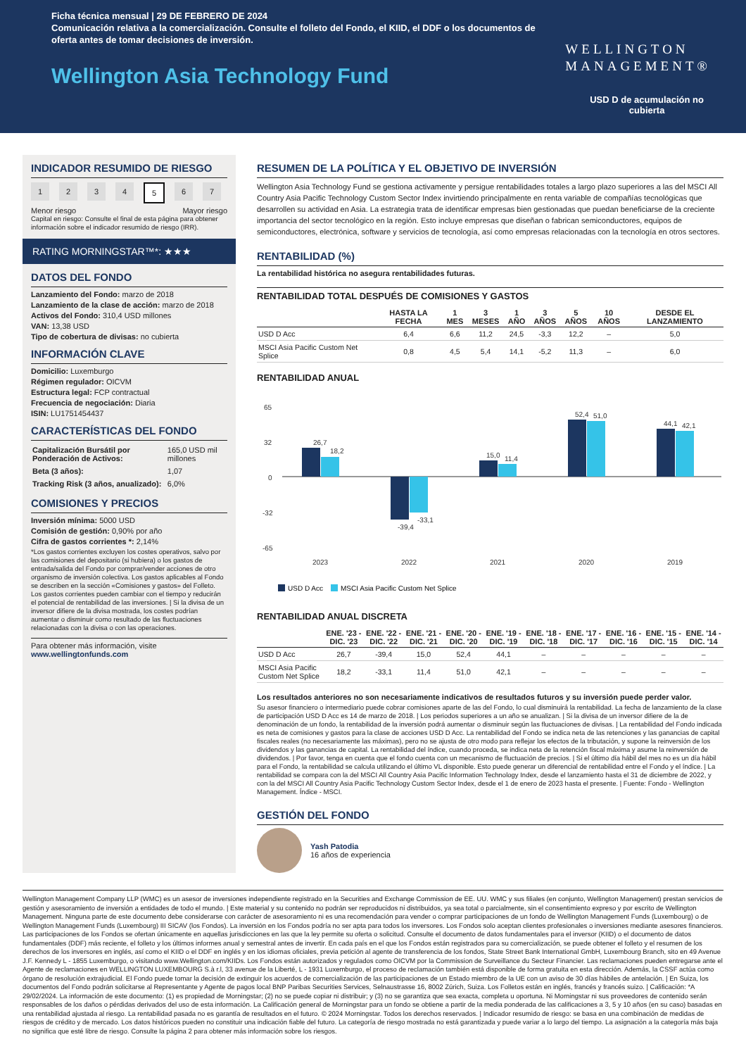Ficha técnica mensual | 29 DE FEBRERO DE 2024
Comunicación relativa a la comercialización. Consulte el folleto del Fondo, el KIID, el DDF o los documentos de oferta antes de tomar decisiones de inversión.
Wellington Asia Technology Fund
WELLINGTON
MANAGEMENT®
USD D de acumulación no
cubierta
INDICADOR RESUMIDO DE RIESGO
1234 5 6 7
Menor riesgo Mayor riesgo
Capital en riesgo: Consulte el final de esta página para obtener información sobre el indicador resumido de riesgo (IRR).
RATING MORNINGSTAR™*: ★★★
DATOS DEL FONDO
Lanzamiento del Fondo: marzo de 2018
Lanzamiento de la clase de acción: marzo de 2018
Activos del Fondo: 310,4 USD millones
VAN: 13,38 USD
Tipo de cobertura de divisas: no cubierta
INFORMACIÓN CLAVE
Domicilio: Luxemburgo
Régimen regulador: OICVM
Estructura legal: FCP contractual
Frecuencia de negociación: Diaria
ISIN: LU1751454437
CARACTERÍSTICAS DEL FONDO
| Capitalización Bursátil por Ponderación de Activos: | 165,0 USD mil millones |
| Beta (3 años): | 1,07 |
| Tracking Risk (3 años, anualizado): | 6,0% |
COMISIONES Y PRECIOS
Inversión mínima: 5000 USD
Comisión de gestión: 0,90% por año
Cifra de gastos corrientes *: 2,14%
*Los gastos corrientes excluyen los costes operativos, salvo por las comisiones del depositario (si hubiera) o los gastos de entrada/salida del Fondo por comprar/vender acciones de otro organismo de inversión colectiva. Los gastos aplicables al Fondo se describen en la sección «Comisiones y gastos» del Folleto. Los gastos corrientes pueden cambiar con el tiempo y reducirán el potencial de rentabilidad de las inversiones. | Si la divisa de un inversor difiere de la divisa mostrada, los costes podrían aumentar o disminuir como resultado de las fluctuaciones relacionadas con la divisa o con las operaciones.
Para obtener más información, visite
www.wellingtonfunds.com
RESUMEN DE LA POLÍTICA Y EL OBJETIVO DE INVERSIÓN
Wellington Asia Technology Fund se gestiona activamente y persigue rentabilidades totales a largo plazo superiores a las del MSCI All Country Asia Pacific Technology Custom Sector Index invirtiendo principalmente en renta variable de compañías tecnológicas que desarrollen su actividad en Asia. La estrategia trata de identificar empresas bien gestionadas que puedan beneficiarse de la creciente importancia del sector tecnológico en la región. Esto incluye empresas que diseñan o fabrican semiconductores, equipos de semiconductores, electrónica, software y servicios de tecnología, así como empresas relacionadas con la tecnología en otros sectores.
RENTABILIDAD (%)
La rentabilidad histórica no asegura rentabilidades futuras.
RENTABILIDAD TOTAL DESPUÉS DE COMISIONES Y GASTOS
| | HASTA LA FECHA | 1 MES | 3 MESES | 1 AÑO | 3 AÑOS | 5 AÑOS | 10 AÑOS | DESDE EL LANZAMIENTO |
| --- | --- | --- | --- | --- | --- | --- | --- | --- |
| USD D Acc | 6,4 | 6,6 | 11,2 | 24,5 | -3,3 | 12,2 | – | 5,0 |
| MSCI Asia Pacific Custom Net Splice | 0,8 | 4,5 | 5,4 | 14,1 | -5,2 | 11,3 | – | 6,0 |
RENTABILIDAD ANUAL
65
32
0
-32
-65
2023
2022
2021
2020
2019
26,7
18,2
-39,4
-33,1
15,0
11,4
52,4
51,0
44,1
42,1
USD D Acc
MSCI Asia Pacific Custom Net Splice
RENTABILIDAD ANUAL DISCRETA
| | ENE. '23 - DIC. '23 | ENE. '22 - DIC. '22 | ENE. '21 - DIC. '21 | ENE. '20 - DIC. '20 | ENE. '19 - DIC. '19 | ENE. '18 - DIC. '18 | ENE. '17 - DIC. '17 | ENE. '16 - DIC. '16 | ENE. '15 - DIC. '15 | ENE. '14 - DIC. '14 |
| --- | --- | --- | --- | --- | --- | --- | --- | --- | --- | --- |
| USD D Acc | 26,7 | -39,4 | 15,0 | 52,4 | 44,1 | – | – | – | – | – |
| MSCI Asia Pacific Custom Net Splice | 18,2 | -33,1 | 11,4 | 51,0 | 42,1 | – | – | – | – | – |
Los resultados anteriores no son necesariamente indicativos de resultados futuros y su inversión puede perder valor.
Su asesor financiero o intermediario puede cobrar comisiones aparte de las del Fondo, lo cual disminuirá la rentabilidad. La fecha de lanzamiento de la clase de participación USD D Acc es 14 de marzo de 2018. | Los periodos superiores a un año se anualizan. | Si la divisa de un inversor difiere de la de denominación de un fondo, la rentabilidad de la inversión podrá aumentar o disminuir según las fluctuaciones de divisas. | La rentabilidad del Fondo indicada es neta de comisiones y gastos para la clase de acciones USD D Acc. La rentabilidad del Fondo se indica neta de las retenciones y las ganancias de capital fiscales reales (no necesariamente las máximas), pero no se ajusta de otro modo para reflejar los efectos de la tributación, y supone la reinversión de los dividendos y las ganancias de capital. La rentabilidad del índice, cuando proceda, se indica neta de la retención fiscal máxima y asume la reinversión de dividendos. | Por favor, tenga en cuenta que el fondo cuenta con un mecanismo de fluctuación de precios. | Si el último día hábil del mes no es un día hábil para el Fondo, la rentabilidad se calcula utilizando el último VL disponible. Esto puede generar un diferencial de rentabilidad entre el Fondo y el índice. | La rentabilidad se compara con la del MSCI All Country Asia Pacific Information Technology Index, desde el lanzamiento hasta el 31 de diciembre de 2022, y con la del MSCI All Country Asia Pacific Technology Custom Sector Index, desde el 1 de enero de 2023 hasta el presente. | Fuente: Fondo - Wellington Management. Índice - MSCI.
GESTIÓN DEL FONDO
Yash Patodia
16 años de experiencia
Wellington Management Company LLP (WMC) es un asesor de inversiones independiente registrado en la Securities and Exchange Commission de EE. UU. WMC y sus filiales (en conjunto, Wellington Management) prestan servicios de gestión y asesoramiento de inversión a entidades de todo el mundo. | Este material y su contenido no podrán ser reproducidos ni distribuidos, ya sea total o parcialmente, sin el consentimiento expreso y por escrito de Wellington Management. Ninguna parte de este documento debe considerarse con carácter de asesoramiento ni es una recomendación para vender o comprar participaciones de un fondo de Wellington Management Funds (Luxembourg) o de Wellington Management Funds (Luxembourg) III SICAV (los Fondos). La inversión en los Fondos podría no ser apta para todos los inversores. Los Fondos solo aceptan clientes profesionales o inversiones mediante asesores financieros. Las participaciones de los Fondos se ofertan únicamente en aquellas jurisdicciones en las que la ley permite su oferta o solicitud. Consulte el documento de datos fundamentales para el inversor (KIID) o el documento de datos fundamentales (DDF) más reciente, el folleto y los últimos informes anual y semestral antes de invertir. En cada país en el que los Fondos están registrados para su comercialización, se puede obtener el folleto y el resumen de los derechos de los inversores en inglés, así como el KIID o el DDF en inglés y en los idiomas oficiales, previa petición al agente de transferencia de los fondos, State Street Bank International GmbH, Luxembourg Branch, sito en 49 Avenue J.F. Kennedy L - 1855 Luxemburgo, o visitando www.Wellington.com/KIIDs. Los Fondos están autorizados y regulados como OICVM por la Commission de Surveillance du Secteur Financier. Las reclamaciones pueden entregarse ante el Agente de reclamaciones en WELLINGTON LUXEMBOURG S.à r.l, 33 avenue de la Liberté, L - 1931 Luxemburgo, el proceso de reclamación también está disponible de forma gratuita en esta dirección. Además, la CSSF actúa como órgano de resolución extrajudicial. El Fondo puede tomar la decisión de extinguir los acuerdos de comercialización de las participaciones de un Estado miembro de la UE con un aviso de 30 días hábiles de antelación. | En Suiza, los documentos del Fondo podrán solicitarse al Representante y Agente de pagos local BNP Paribas Securities Services, Selnaustrasse 16, 8002 Zúrich, Suiza. Los Folletos están en inglés, francés y francés suizo. | Calificación: *A 29/02/2024. La información de este documento: (1) es propiedad de Morningstar; (2) no se puede copiar ni distribuir; y (3) no se garantiza que sea exacta, completa u oportuna. Ni Morningstar ni sus proveedores de contenido serán responsables de los daños o pérdidas derivados del uso de esta información. La Calificación general de Morningstar para un fondo se obtiene a partir de la media ponderada de las calificaciones a 3, 5 y 10 años (en su caso) basadas en una rentabilidad ajustada al riesgo. La rentabilidad pasada no es garantía de resultados en el futuro. © 2024 Morningstar. Todos los derechos reservados. | Indicador resumido de riesgo: se basa en una combinación de medidas de riesgos de crédito y de mercado. Los datos históricos pueden no constituir una indicación fiable del futuro. La categoría de riesgo mostrada no está garantizada y puede variar a lo largo del tiempo. La asignación a la categoría más baja no significa que esté libre de riesgo. Consulte la página 2 para obtener más información sobre los riesgos.